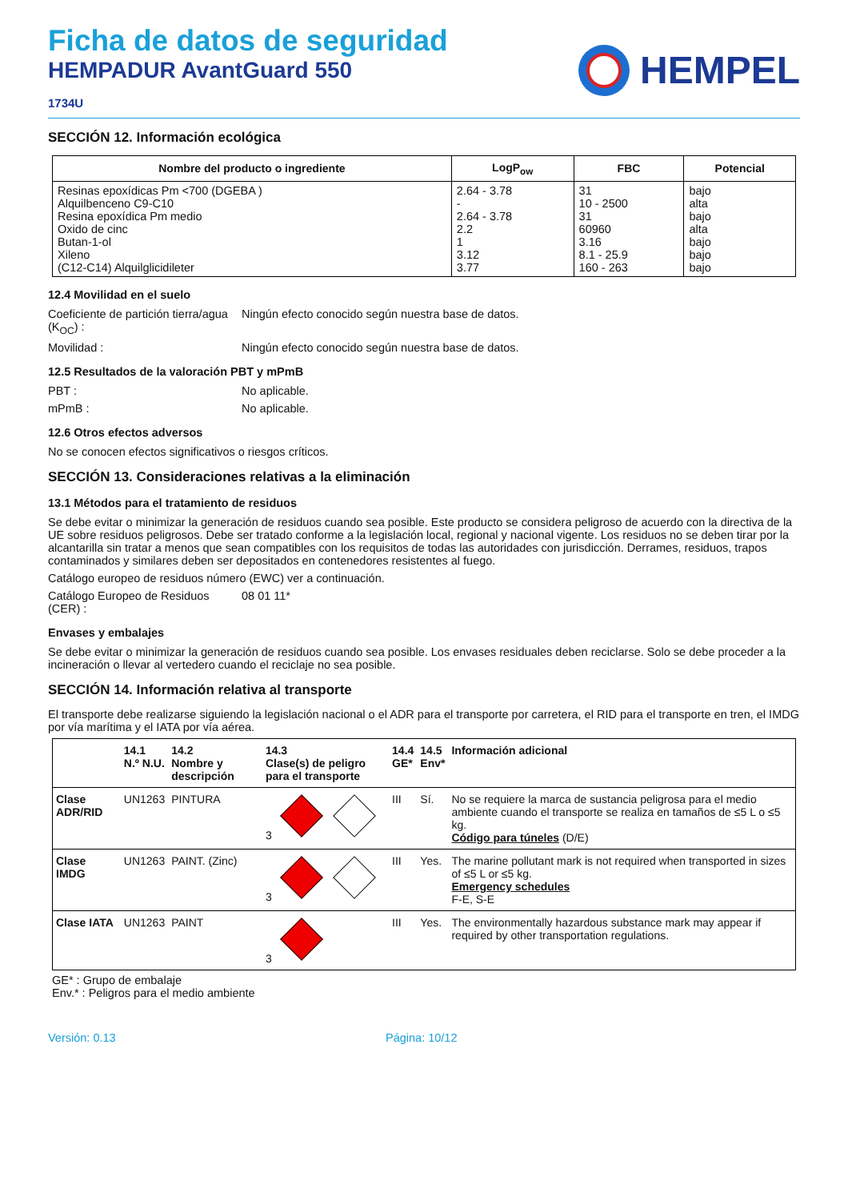Ficha de datos de seguridad
HEMPADUR AvantGuard 550
1734U
HEMPEL
SECCIÓN 12. Información ecológica
| Nombre del producto o ingrediente | LogP<sub>ow</sub> | FBC | Potencial |
| --- | --- | --- | --- |
| Resinas epoxídicas Pm <700 (DGEBA ) Alquilbenceno C9-C10 Resina epoxídica Pm medio Oxido de cinc Butan-1-ol Xileno (C12-C14) Alquilglicidileter | 2.64 - 3.78 - 2.64 - 3.78 2.2 1 3.12 3.77 | 31 10 - 2500 31 60960 3.16 8.1 - 25.9 160 - 263 | bajo alta bajo alta bajo bajo bajo |
12.4 Movilidad en el suelo
Coeficiente de partición tierra/agua (K<sub>OC</sub>) :
Ningún efecto conocido según nuestra base de datos.
Movilidad : Ningún efecto conocido según nuestra base de datos.
12.5 Resultados de la valoración PBT y mPmB
PBT : No aplicable.
mPmB : No aplicable.
12.6 Otros efectos adversos
No se conocen efectos significativos o riesgos críticos.
SECCIÓN 13. Consideraciones relativas a la eliminación
13.1 Métodos para el tratamiento de residuos
Se debe evitar o minimizar la generación de residuos cuando sea posible. Este producto se considera peligroso de acuerdo con la directiva de la UE sobre residuos peligrosos. Debe ser tratado conforme a la legislación local, regional y nacional vigente. Los residuos no se deben tirar por la alcantarilla sin tratar a menos que sean compatibles con los requisitos de todas las autoridades con jurisdicción. Derrames, residuos, trapos contaminados y similares deben ser depositados en contenedores resistentes al fuego.
Catálogo europeo de residuos número (EWC) ver a continuación.
Catálogo Europeo de Residuos (CER) :
08 01 11*
Envases y embalajes
Se debe evitar o minimizar la generación de residuos cuando sea posible. Los envases residuales deben reciclarse. Solo se debe proceder a la incineración o llevar al vertedero cuando el reciclaje no sea posible.
SECCIÓN 14. Información relativa al transporte
El transporte debe realizarse siguiendo la legislación nacional o el ADR para el transporte por carretera, el RID para el transporte en tren, el IMDG por vía marítima y el IATA por vía aérea.
| | 14.1 N.º N.U. | 14.2 Nombre y descripción | 14.3 Clase(s) de peligro para el transporte | 14.4 GE* | 14.5 Env* | Información adicional |
| --- | --- | --- | --- | --- | --- | --- |
| Clase ADR/RID | UN1263 | PINTURA | 3 | III | Sí. | No se requiere la marca de sustancia peligrosa para el medio ambiente cuando el transporte se realiza en tamaños de ≤5 L o ≤5 kg. Código para túneles (D/E) |
| Clase IMDG | UN1263 | PAINT. (Zinc) | 3 | III | Yes. | The marine pollutant mark is not required when transported in sizes of ≤5 L or ≤5 kg. Emergency schedules F-E, S-E |
| Clase IATA | UN1263 | PAINT | 3 | III | Yes. | The environmentally hazardous substance mark may appear if required by other transportation regulations. |
GE* : Grupo de embalaje
Env.* : Peligros para el medio ambiente
Versión: 0.13 Página: 10/12